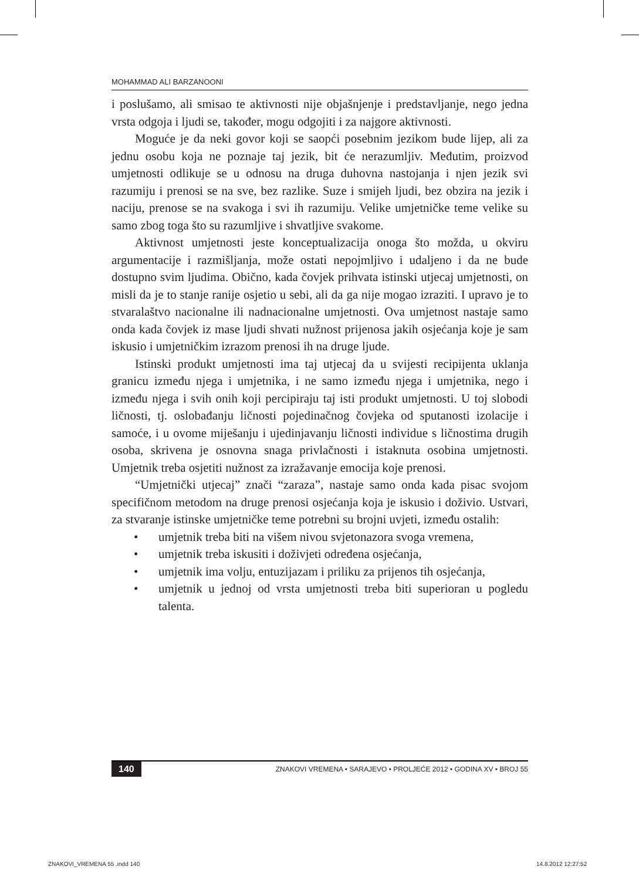MOHAMMAD ALI BARZANOONI
i poslušamo, ali smisao te aktivnosti nije objašnjenje i predstavljanje, nego jedna vrsta odgoja i ljudi se, također, mogu odgojiti i za najgore aktivnosti.
Moguće je da neki govor koji se saopći posebnim jezikom bude lijep, ali za jednu osobu koja ne poznaje taj jezik, bit će nerazumljiv. Međutim, proizvod umjetnosti odlikuje se u odnosu na druga duhovna nastojanja i njen jezik svi razumiju i prenosi se na sve, bez razlike. Suze i smijeh ljudi, bez obzira na jezik i naciju, prenose se na svakoga i svi ih razumiju. Velike umjetničke teme velike su samo zbog toga što su razumljive i shvatljive svakome.
Aktivnost umjetnosti jeste konceptualizacija onoga što možda, u okviru argumentacije i razmišljanja, može ostati nepojmljivo i udaljeno i da ne bude dostupno svim ljudima. Obično, kada čovjek prihvata istinski utjecaj umjetnosti, on misli da je to stanje ranije osjetio u sebi, ali da ga nije mogao izraziti. I upravo je to stvaralaštvo nacionalne ili nadnacionalne umjetnosti. Ova umjetnost nastaje samo onda kada čovjek iz mase ljudi shvati nužnost prijenosa jakih osjećanja koje je sam iskusio i umjetničkim izrazom prenosi ih na druge ljude.
Istinski produkt umjetnosti ima taj utjecaj da u svijesti recipijenta uklanja granicu između njega i umjetnika, i ne samo između njega i umjetnika, nego i između njega i svih onih koji percipiraju taj isti produkt umjetnosti. U toj slobodi ličnosti, tj. oslobađanju ličnosti pojedinačnog čovjeka od sputanosti izolacije i samoće, i u ovome miješanju i ujedinjavanju ličnosti individue s ličnostima drugih osoba, skrivena je osnovna snaga privlačnosti i istaknuta osobina umjetnosti. Umjetnik treba osjetiti nužnost za izražavanje emocija koje prenosi.
“Umjetnički utjecaj” znači “zaraza”, nastaje samo onda kada pisac svojom specifičnom metodom na druge prenosi osjećanja koja je iskusio i doživio. Ustvari, za stvaranje istinske umjetničke teme potrebni su brojni uvjeti, između ostalih:
• umjetnik treba biti na višem nivou svjetonazora svoga vremena,
• umjetnik treba iskusiti i doživjeti određena osjećanja,
• umjetnik ima volju, entuzijazam i priliku za prijenos tih osjećanja,
• umjetnik u jednoj od vrsta umjetnosti treba biti superioran u pogledu talenta.
140 ZNAKOVI VREMENA • SARAJEVO • PROLJEĆE 2012 • GODINA XV • BROJ 55
ZNAKOVI_VREMENA 55 .indd 140 14.8.2012 12:27:52